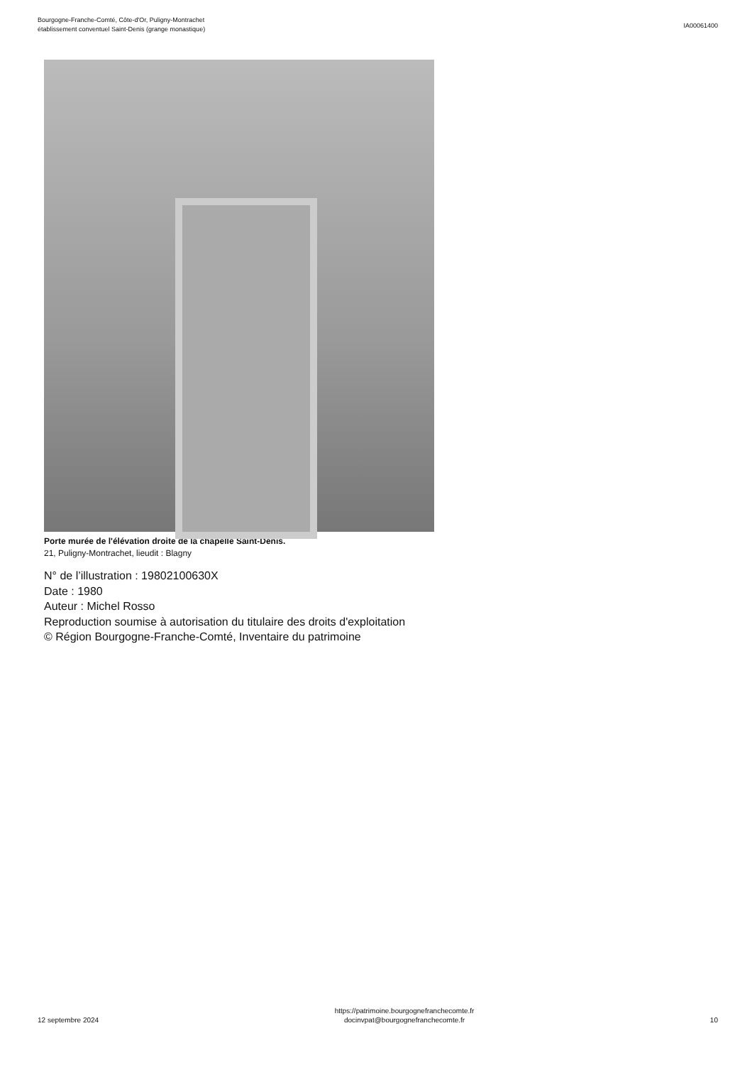Bourgogne-Franche-Comté, Côte-d'Or, Puligny-Montrachet
établissement conventuel Saint-Denis (grange monastique)
IA00061400
Porte murée de l'élévation droite de la chapelle Saint-Denis.
21, Puligny-Montrachet, lieudit : Blagny
N° de l’illustration : 19802100630X
Date : 1980
Auteur : Michel Rosso
Reproduction soumise à autorisation du titulaire des droits d'exploitation
© Région Bourgogne-Franche-Comté, Inventaire du patrimoine
12 septembre 2024
https://patrimoine.bourgognefranchecomte.fr
docinvpat@bourgognefranchecomte.fr
10